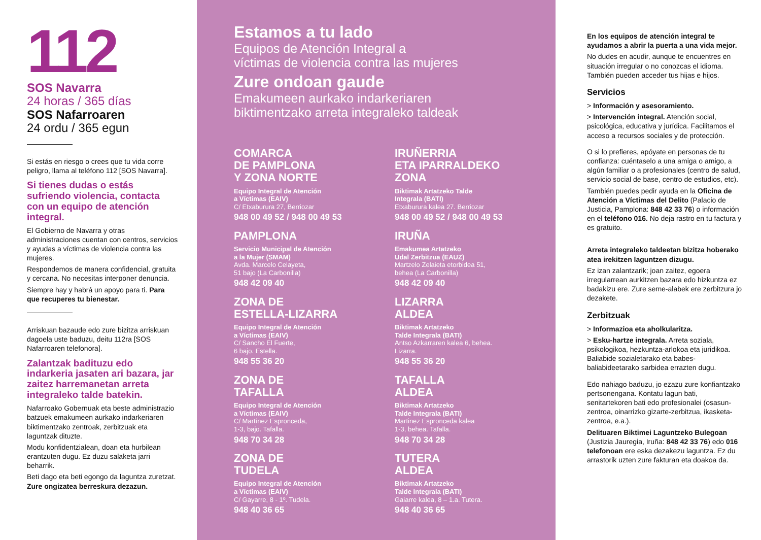112
SOS Navarra
24 horas / 365 días
SOS Nafarroaren
24 ordu / 365 egun
Si estás en riesgo o crees que tu vida corre peligro, llama al teléfono 112 [SOS Navarra].
Si tienes dudas o estás sufriendo violencia, contacta con un equipo de atención integral.
El Gobierno de Navarra y otras administraciones cuentan con centros, servicios y ayudas a víctimas de violencia contra las mujeres.
Respondemos de manera confidencial, gratuita y cercana. No necesitas interponer denuncia.
Siempre hay y habrá un apoyo para ti. Para que recuperes tu bienestar.
Arriskuan bazaude edo zure bizitza arriskuan dagoela uste baduzu, deitu 112ra [SOS Nafarroaren telefonora].
Zalantzak badituzu edo indarkeria jasaten ari bazara, jar zaitez harremanetan arreta integraleko talde batekin.
Nafarroako Gobernuak eta beste administrazio batzuek emakumeen aurkako indarkeriaren biktimentzako zentroak, zerbitzuak eta laguntzak dituzte.
Modu konfidentzialean, doan eta hurbilean erantzuten dugu. Ez duzu salaketa jarri beharrik.
Beti dago eta beti egongo da laguntza zuretzat. Zure ongizatea berreskura dezazun.
Estamos a tu lado
Equipos de Atención Integral a
víctimas de violencia contra las mujeres
Zure ondoan gaude
Emakumeen aurkako indarkeriaren
biktimentzako arreta integraleko taldeak
COMARCA
DE PAMPLONA
Y ZONA NORTE
Equipo Integral de Atención
a Víctimas (EAIV)
C/ Etxaburura 27, Berriozar
948 00 49 52 / 948 00 49 53
PAMPLONA
Servicio Municipal de Atención
a la Mujer (SMAM)
Avda. Marcelo Celayeta,
51 bajo (La Carbonilla)
948 42 09 40
ZONA DE
ESTELLA-LIZARRA
Equipo Integral de Atención
a Víctimas (EAIV)
C/ Sancho El Fuerte,
6 bajo. Estella.
948 55 36 20
ZONA DE
TAFALLA
Equipo Integral de Atención
a Víctimas (EAIV)
C/ Martínez Espronceda,
1-3, bajo. Tafalla.
948 70 34 28
ZONA DE
TUDELA
Equipo Integral de Atención
a Víctimas (EAIV)
C/ Gayarre, 8 - 1º. Tudela.
948 40 36 65
IRUÑERRIA
ETA IPARRALDEKO
ZONA
Biktimak Artatzeko Talde
Integrala (BATI)
Etxaburura kalea 27. Berriozar
948 00 49 52 / 948 00 49 53
IRUÑA
Emakumea Artatzeko
Udal Zerbitzua (EAUZ)
Martzelo Zelaieta etorbidea 51,
behea (La Carbonilla)
948 42 09 40
LIZARRA
ALDEA
Biktimak Artatzeko
Talde Integrala (BATI)
Antso Azkarraren kalea 6, behea.
Lizarra.
948 55 36 20
TAFALLA
ALDEA
Biktimak Artatzeko
Talde Integrala (BATI)
Martinez Espronceda kalea
1-3, behea. Tafalla.
948 70 34 28
TUTERA
ALDEA
Biktimak Artatzeko
Talde Integrala (BATI)
Gaiarre kalea, 8 – 1.a. Tutera.
948 40 36 65
En los equipos de atención integral te ayudamos a abrir la puerta a una vida mejor.
No dudes en acudir, aunque te encuentres en situación irregular o no conozcas el idioma. También pueden acceder tus hijas e hijos.
Servicios
> Información y asesoramiento.
> Intervención integral. Atención social, psicológica, educativa y jurídica. Facilitamos el acceso a recursos sociales y de protección.
O si lo prefieres, apóyate en personas de tu confianza: cuéntaselo a una amiga o amigo, a algún familiar o a profesionales (centro de salud, servicio social de base, centro de estudios, etc).
También puedes pedir ayuda en la Oficina de Atención a Víctimas del Delito (Palacio de Justicia, Pamplona: 848 42 33 76) o información en el teléfono 016. No deja rastro en tu factura y es gratuito.
Arreta integraleko taldeetan bizitza hoberako atea irekitzen laguntzen dizugu.
Ez izan zalantzarik; joan zaitez, egoera irregularrean aurkitzen bazara edo hizkuntza ez badakizu ere. Zure seme-alabek ere zerbitzura jo dezakete.
Zerbitzuak
> Informazioa eta aholkularitza.
> Esku-hartze integrala. Arreta soziala, psikologikoa, hezkuntza-arlokoa eta juridikoa. Baliabide sozialetarako eta babes-baliabideetarako sarbidea errazten dugu.
Edo nahiago baduzu, jo ezazu zure konfiantzako pertsonengana. Kontatu lagun bati, senitartekoren bati edo profesionalei (osasun-zentroa, oinarrizko gizarte-zerbitzua, ikasketa-zentroa, e.a.).
Delituaren Biktimei Laguntzeko Bulegoan (Justizia Jauregia, Iruña: 848 42 33 76) edo 016 telefonoan ere eska dezakezu laguntza. Ez du arrastorik uzten zure fakturan eta doakoa da.